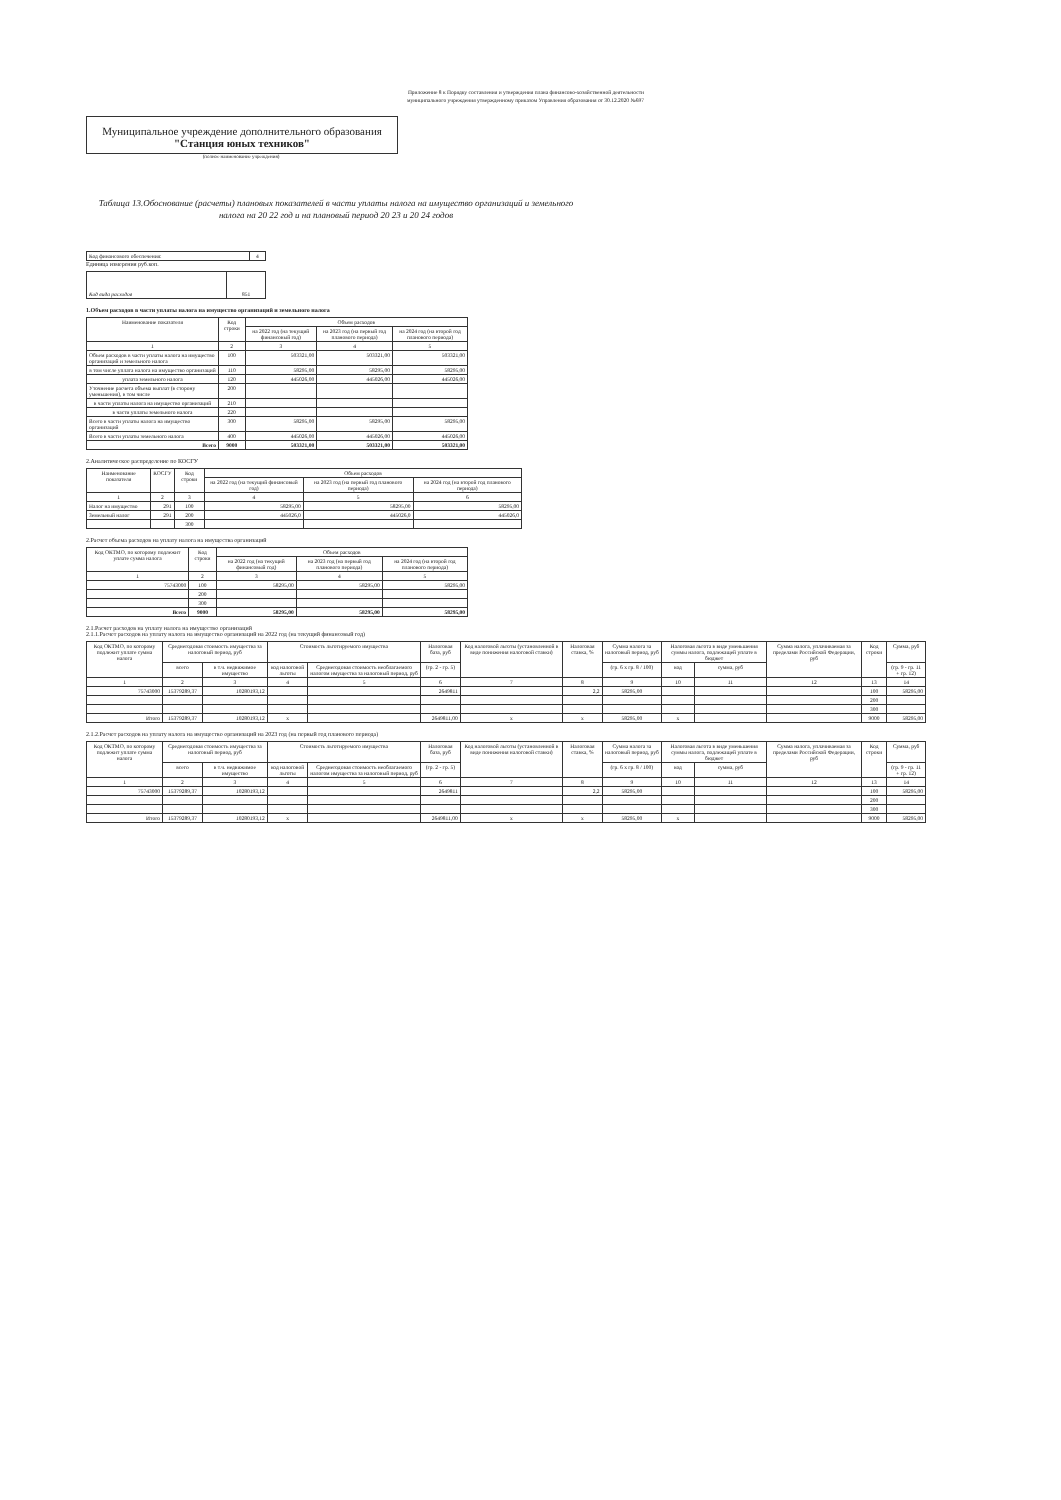Приложение 8 к Порядку составления и утверждения плана финансово-хозяйственной деятельности муниципального учреждения утвержденному приказом Управления образования от 30.12.2020 №697
Муниципальное учреждение дополнительного образования
"Станция юных техников"
(полное наименование учреждения)
Таблица 13.Обоснование (расчеты) плановых показателей в части уплаты налога на имущество организаций и земельного налога на 20 22 год и на плановый период 20 23 и 20 24 годов
| Код финансового обеспечения: | 4 |
Единица измерения руб.коп.
| Код вида расходов | 851 |
1.Объем расходов в части уплаты налога на имущество организаций и земельного налога
| Наименование показателя | Код строки | Объем расходов | | |
| --- | --- | --- | --- | --- |
| | | на 2022 год (на текущий финансовый год) | на 2023 год (на первый год планового периода) | на 2024 год (на второй год планового периода) |
| 1 | 2 | 3 | 4 | 5 |
| Объем расходов в части уплаты налога на имущество организаций и земельного налога | 100 | 503321,00 | 503321,00 | 503321,00 |
| в том числе уплата налога на имущество организаций | 110 | 58295,00 | 58295,00 | 58295,00 |
| уплата земельного налога | 120 | 445026,00 | 445026,00 | 445026,00 |
| Уточнение расчета объема выплат (в сторону уменьшения), в том числе | 200 | | | |
| в части уплаты налога на имущество организаций | 210 | | | |
| в части уплаты земельного налога | 220 | | | |
| Всего в части уплаты налога на имущество организаций | 300 | 58295,00 | 58295,00 | 58295,00 |
| Всего в части уплаты земельного налога | 400 | 445026,00 | 445026,00 | 445026,00 |
| Всего | 9000 | 503321,00 | 503321,00 | 503321,00 |
2.Аналитическое распределение по КОСГУ
| Наименование показателя | КОСГУ | Код строки | Объем расходов | | |
| --- | --- | --- | --- | --- | --- |
| | | | на 2022 год (на текущий финансовый год) | на 2023 год (на первый год планового периода) | на 2024 год (на второй год планового периода) |
| 1 | 2 | 3 | 4 | 5 | 6 |
| Налог на имущество | 291 | 100 | 58295,00 | 58295,00 | 58295,00 |
| Земельный налог | 291 | 200 | 445026,0 | 445026,0 | 445026,0 |
| | | 300 | | | |
2.Расчет объема расходов на уплату налога на имущества организаций
| Код ОКТМО, по которому подлежит уплате сумма налога | Код строки | Объем расходов | | |
| --- | --- | --- | --- | --- |
| | | на 2022 год (на текущий финансовый год) | на 2023 год (на первый год планового периода) | на 2024 год (на второй год планового периода) |
| 1 | 2 | 3 | 4 | 5 |
| 75743000 | 100 | 58295,00 | 58295,00 | 58295,00 |
| | 200 | | | |
| | 300 | | | |
| Всего | 9000 | 58295,00 | 58295,00 | 58295,00 |
2.1.Расчет расходов на уплату налога на имущество организаций
2.1.1.Расчет расходов на уплату налога на имущество организаций на 2022 год (на текущий финансовый год)
| Код ОКТМО, по которому подлежит уплате сумма налога | Среднегодовая стоимость имущества за налоговый период, руб | | Стоимость льготируемого имущества | | Налоговая база, руб | Код налоговой льготы (установленной в виде понижения налоговой ставки) | Налоговая ставка, % | Сумма налога за налоговый период, руб | Налоговая льгота в виде уменьшения суммы налога, подлежащей уплате в бюджет | | Сумма налога, уплачиваемая за пределами Российской Федерации, руб | Код строки | Сумма, руб |
| --- | --- | --- | --- | --- | --- | --- | --- | --- | --- | --- | --- | --- | --- |
| | всего | в т.ч. недвижимое имущество | код налоговой льготы | Среднегодовая стоимость необлагаемого налогом имущества за налоговый период, руб | (гр. 2 - гр. 5) | | | (гр. 6 х гр. 8 / 100) | код | сумма, руб | | | (гр. 9 - гр. 11 + гр. 12) |
| 1 | 2 | 3 | 4 | 5 | 6 | 7 | 8 | 9 | 10 | 11 | 12 | 13 | 14 |
| 75743000 | 15379289,37 | 10280193,12 | | | 2649811 | | 2,2 | 58295,00 | | | | 100 | 58295,00 |
| | | | | | | | | | | | | 200 | |
| | | | | | | | | | | | | 300 | |
| Итого | 15379289,37 | 10280193,12 | x | | 2649811,00 | x | x | 58295,00 | x | | | 9000 | 58295,00 |
2.1.2.Расчет расходов на уплату налога на имущество организаций на 2023 год (на первый год планового периода)
| Код ОКТМО, по которому подлежит уплате сумма налога | Среднегодовая стоимость имущества за налоговый период, руб | | Стоимость льготируемого имущества | | Налоговая база, руб | Код налоговой льготы (установленной в виде понижения налоговой ставки) | Налоговая ставка, % | Сумма налога за налоговый период, руб | Налоговая льгота в виде уменьшения суммы налога, подлежащей уплате в бюджет | | Сумма налога, уплачиваемая за пределами Российской Федерации, руб | Код строки | Сумма, руб |
| --- | --- | --- | --- | --- | --- | --- | --- | --- | --- | --- | --- | --- | --- |
| | всего | в т.ч. недвижимое имущество | код налоговой льготы | Среднегодовая стоимость необлагаемого налогом имущества за налоговый период, руб | (гр. 2 - гр. 5) | | | (гр. 6 х гр. 8 / 100) | код | сумма, руб | | | (гр. 9 - гр. 11 + гр. 12) |
| 1 | 2 | 3 | 4 | 5 | 6 | 7 | 8 | 9 | 10 | 11 | 12 | 13 | 14 |
| 75743000 | 15379289,37 | 10280193,12 | | | 2649811 | | 2,2 | 58295,00 | | | | 100 | 58295,00 |
| | | | | | | | | | | | | 200 | |
| | | | | | | | | | | | | 300 | |
| Итого | 15379289,37 | 10280193,12 | x | | 2649811,00 | x | x | 58295,00 | x | | | 9000 | 58295,00 |